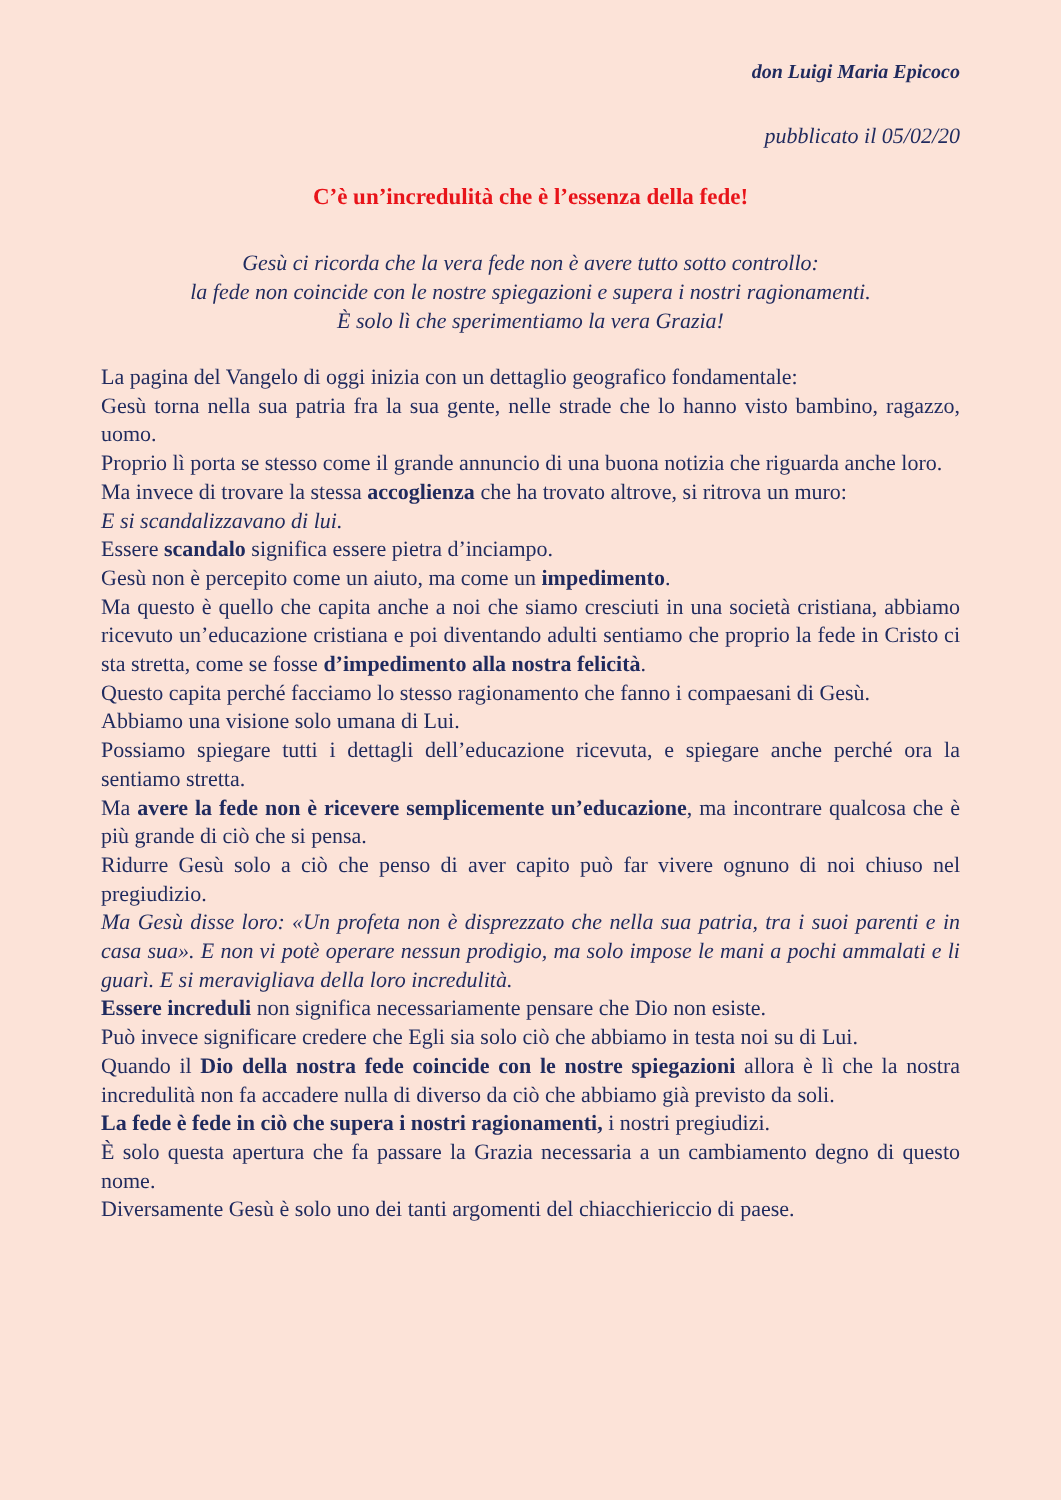don Luigi Maria Epicoco
pubblicato il 05/02/20
C’è un’incredulità che è l’essenza della fede!
Gesù ci ricorda che la vera fede non è avere tutto sotto controllo:
la fede non coincide con le nostre spiegazioni e supera i nostri ragionamenti.
È solo lì che sperimentiamo la vera Grazia!
La pagina del Vangelo di oggi inizia con un dettaglio geografico fondamentale:
Gesù torna nella sua patria fra la sua gente, nelle strade che lo hanno visto bambino, ragazzo, uomo.
Proprio lì porta se stesso come il grande annuncio di una buona notizia che riguarda anche loro.
Ma invece di trovare la stessa accoglienza che ha trovato altrove, si ritrova un muro:
E si scandalizzavano di lui.
Essere scandalo significa essere pietra d’inciampo.
Gesù non è percepito come un aiuto, ma come un impedimento.
Ma questo è quello che capita anche a noi che siamo cresciuti in una società cristiana, abbiamo ricevuto un’educazione cristiana e poi diventando adulti sentiamo che proprio la fede in Cristo ci sta stretta, come se fosse d’impedimento alla nostra felicità.
Questo capita perché facciamo lo stesso ragionamento che fanno i compaesani di Gesù.
Abbiamo una visione solo umana di Lui.
Possiamo spiegare tutti i dettagli dell’educazione ricevuta, e spiegare anche perché ora la sentiamo stretta.
Ma avere la fede non è ricevere semplicemente un’educazione, ma incontrare qualcosa che è più grande di ciò che si pensa.
Ridurre Gesù solo a ciò che penso di aver capito può far vivere ognuno di noi chiuso nel pregiudizio.
Ma Gesù disse loro: «Un profeta non è disprezzato che nella sua patria, tra i suoi parenti e in casa sua». E non vi potè operare nessun prodigio, ma solo impose le mani a pochi ammalati e li guarì. E si meravigliava della loro incredulità.
Essere increduli non significa necessariamente pensare che Dio non esiste.
Può invece significare credere che Egli sia solo ciò che abbiamo in testa noi su di Lui.
Quando il Dio della nostra fede coincide con le nostre spiegazioni allora è lì che la nostra incredulità non fa accadere nulla di diverso da ciò che abbiamo già previsto da soli.
La fede è fede in ciò che supera i nostri ragionamenti, i nostri pregiudizi.
È solo questa apertura che fa passare la Grazia necessaria a un cambiamento degno di questo nome.
Diversamente Gesù è solo uno dei tanti argomenti del chiacchiericcio di paese.